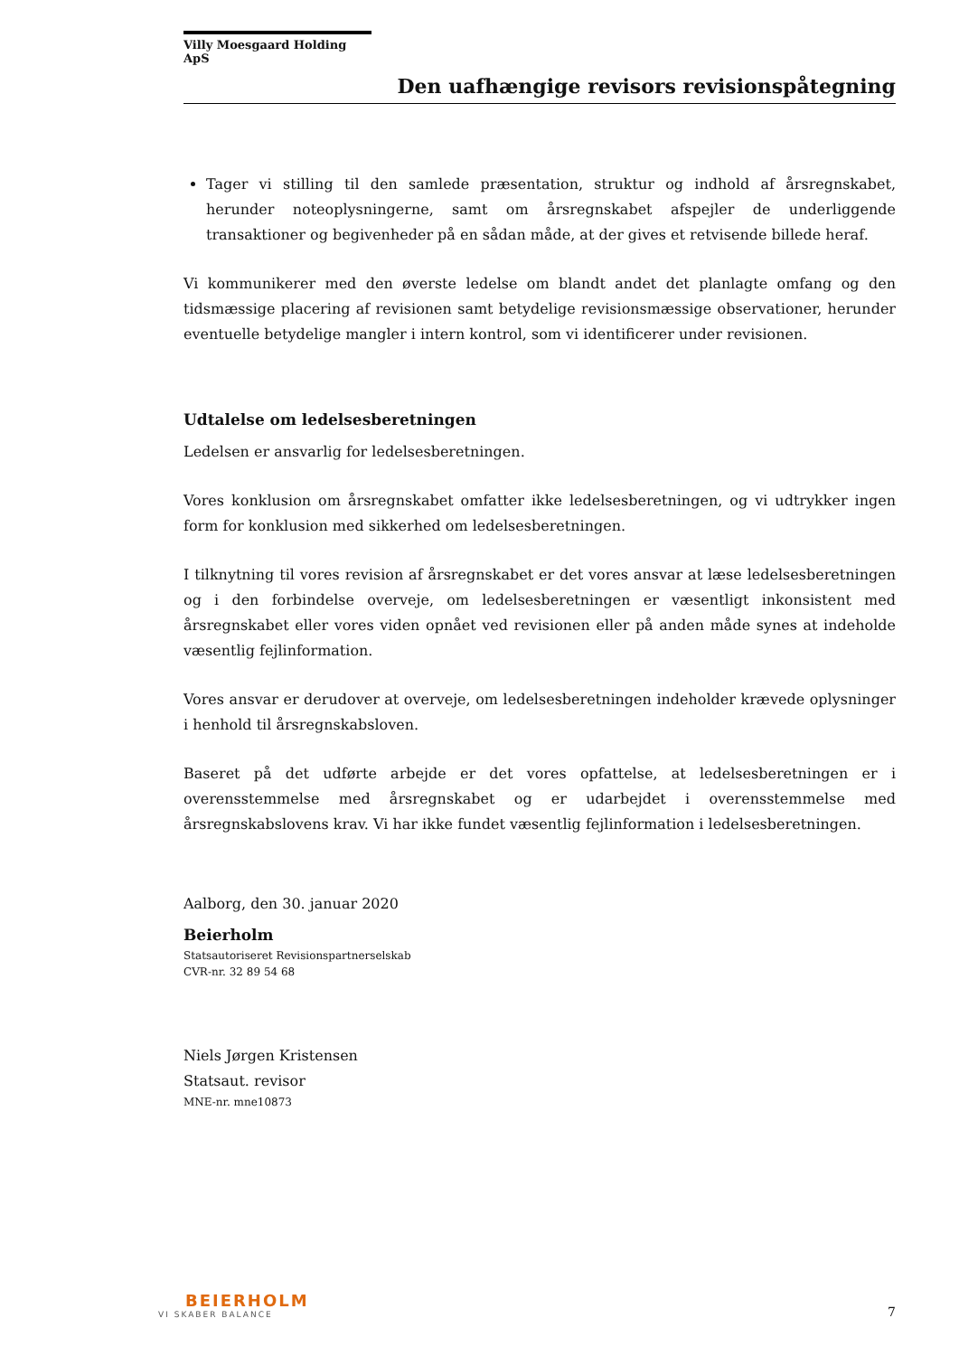Villy Moesgaard Holding ApS
Den uafhængige revisors revisionspåtegning
Tager vi stilling til den samlede præsentation, struktur og indhold af årsregnskabet, herunder noteoplysningerne, samt om årsregnskabet afspejler de underliggende transaktioner og begivenheder på en sådan måde, at der gives et retvisende billede heraf.
Vi kommunikerer med den øverste ledelse om blandt andet det planlagte omfang og den tidsmæssige placering af revisionen samt betydelige revisionsmæssige observationer, herunder eventuelle betydelige mangler i intern kontrol, som vi identificerer under revisionen.
Udtalelse om ledelsesberetningen
Ledelsen er ansvarlig for ledelsesberetningen.
Vores konklusion om årsregnskabet omfatter ikke ledelsesberetningen, og vi udtrykker ingen form for konklusion med sikkerhed om ledelsesberetningen.
I tilknytning til vores revision af årsregnskabet er det vores ansvar at læse ledelsesberetningen og i den forbindelse overveje, om ledelsesberetningen er væsentligt inkonsistent med årsregnskabet eller vores viden opnået ved revisionen eller på anden måde synes at indeholde væsentlig fejlinformation.
Vores ansvar er derudover at overveje, om ledelsesberetningen indeholder krævede oplysninger i henhold til årsregnskabsloven.
Baseret på det udførte arbejde er det vores opfattelse, at ledelsesberetningen er i overensstemmelse med årsregnskabet og er udarbejdet i overensstemmelse med årsregnskabslovens krav. Vi har ikke fundet væsentlig fejlinformation i ledelsesberetningen.
Aalborg, den 30. januar 2020
Beierholm
Statsautoriseret Revisionspartnerselskab
CVR-nr. 32 89 54 68
Niels Jørgen Kristensen
Statsaut. revisor
MNE-nr. mne10873
BEIERHOLM
VI SKABER BALANCE
7